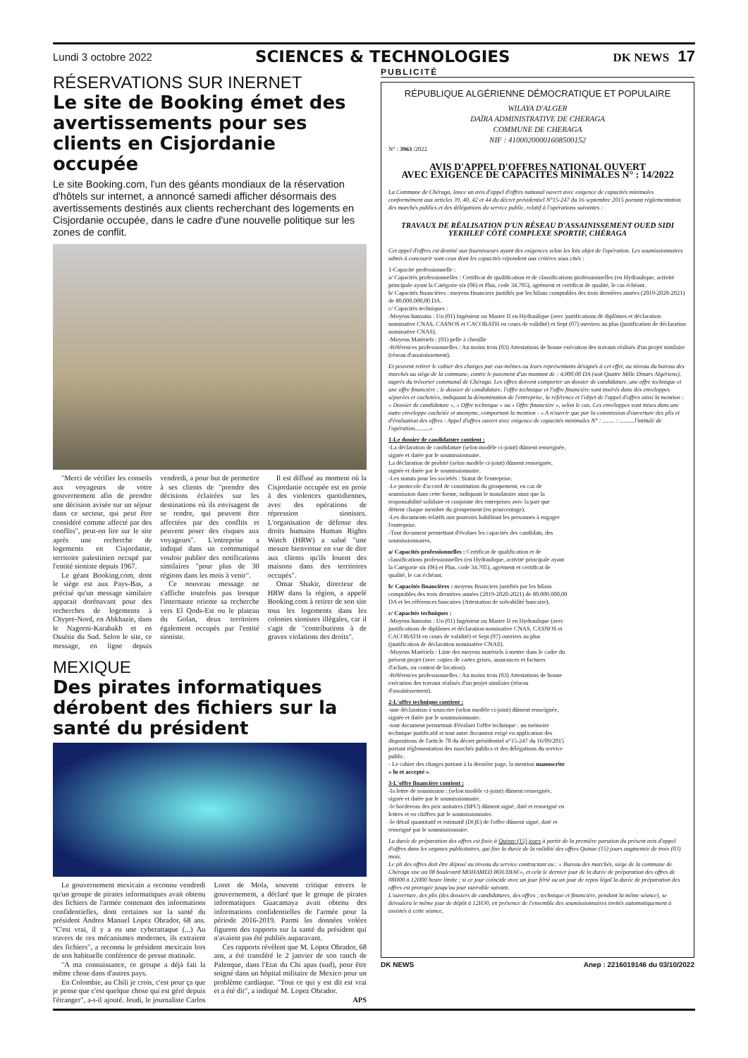Lundi 3 octobre 2022 SCIENCES & TECHNOLOGIES DK NEWS 17
RÉSERVATIONS SUR INERNET
Le site de Booking émet des avertissements pour ses clients en Cisjordanie occupée
Le site Booking.com, l'un des géants mondiaux de la réservation d'hôtels sur internet, a annoncé samedi afficher désormais des avertissements destinés aux clients recherchant des logements en Cisjordanie occupée, dans le cadre d'une nouvelle politique sur les zones de conflit.
"Merci de vérifier les conseils aux voyageurs de votre gouvernement afin de prendre une décision avisée sur un séjour dans ce secteur, qui peut être considéré comme affecté par des conflits", peut-on lire sur le site après une recherche de logements en Cisjordanie, territoire palestinien occupé par l'entité sioniste depuis 1967.
Le géant Booking.com, dont le siège est aux Pays-Bas, a précisé qu'un message similaire apparait dorénavant pour des recherches de logements à Chypre-Nord, en Abkhazie, dans le Nagorni-Karabakh et en Ossétie du Sud. Selon le site, ce message, en ligne depuis vendredi, a pour but de permettre à ses clients de "prendre des décisions éclairées sur les destinations où ils envisagent de se rendre, qui peuvent être affectées par des conflits et peuvent poser des risques aux voyageurs". L'entreprise a indiqué dans un communiqué vouloir publier des notifications similaires "pour plus de 30 régions dans les mois à venir".
Ce nouveau message ne s'affiche toutefois pas lorsque l'internaute oriente sa recherche vers El Qods-Est ou le plateau du Golan, deux territoires également occupés par l'entité sioniste.
Il est diffusé au moment où la Cisjordanie occupée est en proie à des violences quotidiennes, avec des opérations de répression sionistes. L'organisation de défense des droits humains Human Rights Watch (HRW) a salué "une mesure bienvenue en vue de dire aux clients qu'ils louent des maisons dans des territoires occupés".
Omar Shakir, directeur de HRW dans la région, a appelé Booking.com à retirer de son site tous les logements dans les colonies sionistes illégales, car il s'agit de "contributions à de graves violations des droits".
MEXIQUE
Des pirates informatiques dérobent des fichiers sur la santé du président
Le gouvernement mexicain a reconnu vendredi qu'un groupe de pirates informatiques avait obtenu des fichiers de l'armée contenant des informations confidentielles, dont certaines sur la santé du président Andres Manuel Lopez Obrador, 68 ans. "C'est vrai, il y a eu une cyberattaque (...) Au travers de ces mécanismes modernes, ils extraient des fichiers", a reconnu le président mexicain lors de son habituelle conférence de presse matinale.
"A ma connaissance, ce groupe a déjà fait la même chose dans d'autres pays.
En Colombie, au Chili je crois, c'est pour ça que je pense que c'est quelque chose qui est géré depuis l'étranger", a-t-il ajouté. Jeudi, le journaliste Carlos Loret de Mola, souvent critique envers le gouvernement, a déclaré que le groupe de pirates informatiques Guacamaya avait obtenu des informations confidentielles de l'armée pour la période 2016-2019. Parmi les données volées figurent des rapports sur la santé du président qui n'avaient pas été publiés auparavant.
Ces rapports révèlent que M. Lopez Obrador, 68 ans, a été transféré le 2 janvier de son ranch de Palenque, dans l'Etat du Chi apas (sud), pour être soigné dans un hôpital militaire de Mexico pour un problème cardiaque. "Tout ce qui y est dit est vrai et a été dit", a indiqué M. Lopez Obrador.
APS
PUBLICITÉ
RÉPUBLIQUE ALGÉRIENNE DÉMOCRATIQUE ET POPULAIRE
WILAYA D'ALGER
DAÏRA ADMINISTRATIVE DE CHERAGA
COMMUNE DE CHERAGA
NIF : 41000200001608500152
N° : 3963 /2022
AVIS D'APPEL D'OFFRES NATIONAL OUVERT
AVEC EXIGENCE DE CAPACITES MINIMALES N° : 14/2022
La Commune de Chéraga, lance un avis d'appel d'offres national ouvert avec exigence de capacités minimales conformément aux articles 39, 40, 42 et 44 du décret présidentiel N°15-247 du 16 septembre 2015 portant réglementation des marchés publics et des délégations du service public, relatif à l'opérations suivantes :
TRAVAUX DE RÉALISATION D'UN RÉSEAU D'ASSAINISSEMENT OUED SIDI YEKHLEF CÔTÉ COMPLEXE SPORTIF, CHÉRAGA
Cet appel d'offres est destiné aux fournisseurs ayant des exigences selon les lots objet de l'opération. Les soumissionnaires admis à concourir sont ceux dont les capacités répondent aux critères sous cités :
1-Capacité professionnelle :
a/ Capacités professionnelles : Certificat de qualification et de classifications professionnelles (en Hydraulique, activité principale ayant la Catégorie six (06) et Plus, code 34.705), agrément et certificat de qualité, le cas échéant.
b/ Capacités financières : moyens financiers justifiés par les bilans comptables des trois dernières années (2019-2020-2021) de 80.000.000,00 DA.
c/ Capacités techniques :
-Moyens humains : Un (01) Ingénieur ou Master II en Hydraulique (avec justifications de diplômes et déclaration nominative CNAS, CASNOS et CACOBATH en cours de validité) et Sept (07) ouvriers au plus (justification de déclaration nominative CNAS).
-Moyens Matériels : (01) pelle à chenille
-Références professionnelles : Au moins trois (03) Attestations de bonne exécution des travaux réalisés d'un projet similaire (réseau d'assainissement).
Et peuvent retirer le cahier des charges par eux-mêmes ou leurs représentants désignés à cet effet, au niveau du bureau des marchés au siège de la commune, contre le paiement d'un montant de : 4.000,00 DA (soit Quatre Mille Dinars Algériens), auprès du trésorier communal de Chéraga. Les offres doivent comporter un dossier de candidature, une offre technique et une offre financière ; le dossier de candidature, l'offre technique et l'offre financière sont insérés dans des enveloppes séparées et cachetées, indiquant la dénomination de l'entreprise, la référence et l'objet de l'appel d'offres ainsi la mention : « Dossier de candidature », « Offre technique » ou « Offre financière », selon le cas. Ces enveloppes sont mises dans une autre enveloppe cachetée et anonyme, comportant la mention : « A n'ouvrir que par la commission d'ouverture des plis et d'évaluation des offres - Appel d'offres ouvert avec exigence de capacités minimales N° : ........ : ..........l'intitulé de l'opération..........»
1-Le dossier de candidature contient :
-La déclaration de candidature (selon modèle ci-joint) dûment renseignée, signée et datée par le soumissionnaire.
La déclaration de probité (selon modèle ci-joint) dûment renseignée, signée et datée par le soumissionnaire.
-Les statuts pour les sociétés : Statut de l'entreprise.
-Le protocole d'accord de constitution du groupement, en cas de soumission dans cette forme, indiquant le mandataire ainsi que la responsabilité solidaire et conjointe des entreprises avec la part que détient chaque membre du groupement (en pourcentage).
-Les documents relatifs aux pouvoirs habilitant les personnes à engager l'entreprise.
-Tout document permettant d'évaluer les capacités des candidats, des soumissionnaires.
a/ Capacités professionnelles : Certificat de qualification et de classifications professionnelles (en Hydraulique, activité principale ayant la Catégorie six (06) et Plus, code 34.705), agrément et certificat de qualité, le cas échéant.
b/ Capacités financières : moyens financiers justifiés par les bilans comptables des trois dernières années (2019-2020-2021) de 80.000.000,00 DA et les références bancaires (Attestation de solvabilité bancaire).
c/ Capacités techniques :
-Moyens humains : Un (01) Ingénieur ou Master II en Hydraulique (avec justifications de diplômes et déclaration nominative CNAS, CASNOS et CACOBATH en cours de validité) et Sept (07) ouvriers au plus (justification de déclaration nominative CNAS).
-Moyens Matériels : Liste des moyens matériels à mettre dans le cadre du présent projet (avec copies de cartes grises, assurances et factures d'achats, ou contrat de location).
-Références professionnelles : Au moins trois (03) Attestations de bonne exécution des travaux réalisés d'un projet similaire (réseau d'assainissement).
2-L'offre technique contient :
-une déclaration à souscrire (selon modèle ci-joint) dûment renseignée, signée et datée par le soumissionnaire.
-tout document permettant d'évaluer l'offre technique : un mémoire technique justificatif et tout autre document exigé en application des dispositions de l'article 78 du décret présidentiel n°15-247 du 16/09/2015 portant réglementation des marchés publics et des délégations du service public.
- Le cahier des charges portant à la dernière page, la mention manuscrite « lu et accepté ».
3-L'offre financière contient :
-la lettre de soumission : (selon modèle ci-joint) dûment renseignée, signée et datée par le soumissionnaire.
-le bordereau des prix unitaires (BPU) dûment signé, daté et renseigné en lettres et en chiffres par le soumissionnaire.
-le détail quantitatif et estimatif (DQE) de l'offre dûment signé, daté et renseigné par le soumissionnaire.
La durée de préparation des offres est fixée à Quinze (15) jours à partir de la première parution du présent avis d'appel d'offres dans les organes publicitaires, qui fixe la durée de la validité des offres Quinze (15) jours augmentée de trois (03) mois.
Le pli des offres doit être déposé au niveau du service contractant au : « Bureau des marchés, siège de la commune de Chéraga sise au 08 boulevard MOHAMED BOUDIAF», et cela le dernier jour de la durée de préparation des offres de 08H00 à 12H00 heure limite ; si ce jour coïncide avec un jour férié ou un jour de repos légal la durée de préparation des offres est prorogée jusqu'au jour ouvrable suivant.
L'ouverture, des plis (des dossiers de candidatures, des offres ; technique et financière, pendant la même séance), se déroulera le même jour de dépôt à 12H30, en présence de l'ensemble des soumissionnaires invités automatiquement à assistés à cette séance.
DK NEWS Anep : 2216019146 du 03/10/2022